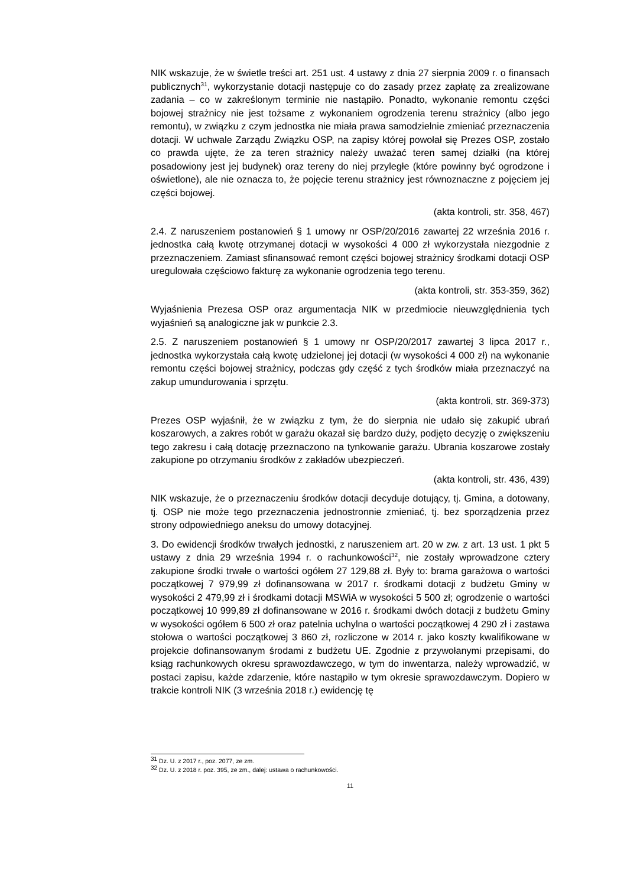NIK wskazuje, że w świetle treści art. 251 ust. 4 ustawy z dnia 27 sierpnia 2009 r. o finansach publicznych<sup>31</sup>, wykorzystanie dotacji następuje co do zasady przez zapłatę za zrealizowane zadania – co w zakreślonym terminie nie nastąpiło. Ponadto, wykonanie remontu części bojowej strażnicy nie jest tożsame z wykonaniem ogrodzenia terenu strażnicy (albo jego remontu), w związku z czym jednostka nie miała prawa samodzielnie zmieniać przeznaczenia dotacji. W uchwale Zarządu Związku OSP, na zapisy której powołał się Prezes OSP, zostało co prawda ujęte, że za teren strażnicy należy uważać teren samej działki (na której posadowiony jest jej budynek) oraz tereny do niej przyległe (które powinny być ogrodzone i oświetlone), ale nie oznacza to, że pojęcie terenu strażnicy jest równoznaczne z pojęciem jej części bojowej.
(akta kontroli, str. 358, 467)
2.4. Z naruszeniem postanowień § 1 umowy nr OSP/20/2016 zawartej 22 września 2016 r. jednostka całą kwotę otrzymanej dotacji w wysokości 4 000 zł wykorzystała niezgodnie z przeznaczeniem. Zamiast sfinansować remont części bojowej strażnicy środkami dotacji OSP uregulowała częściowo fakturę za wykonanie ogrodzenia tego terenu.
(akta kontroli, str. 353-359, 362)
Wyjaśnienia Prezesa OSP oraz argumentacja NIK w przedmiocie nieuwzględnienia tych wyjaśnień są analogiczne jak w punkcie 2.3.
2.5. Z naruszeniem postanowień § 1 umowy nr OSP/20/2017 zawartej 3 lipca 2017 r., jednostka wykorzystała całą kwotę udzielonej jej dotacji (w wysokości 4 000 zł) na wykonanie remontu części bojowej strażnicy, podczas gdy część z tych środków miała przeznaczyć na zakup umundurowania i sprzętu.
(akta kontroli, str. 369-373)
Prezes OSP wyjaśnił, że w związku z tym, że do sierpnia nie udało się zakupić ubrań koszarowych, a zakres robót w garażu okazał się bardzo duży, podjęto decyzję o zwiększeniu tego zakresu i całą dotację przeznaczono na tynkowanie garażu. Ubrania koszarowe zostały zakupione po otrzymaniu środków z zakładów ubezpieczeń.
(akta kontroli, str. 436, 439)
NIK wskazuje, że o przeznaczeniu środków dotacji decyduje dotujący, tj. Gmina, a dotowany, tj. OSP nie może tego przeznaczenia jednostronnie zmieniać, tj. bez sporządzenia przez strony odpowiedniego aneksu do umowy dotacyjnej.
3. Do ewidencji środków trwałych jednostki, z naruszeniem art. 20 w zw. z art. 13 ust. 1 pkt 5 ustawy z dnia 29 września 1994 r. o rachunkowości<sup>32</sup>, nie zostały wprowadzone cztery zakupione środki trwałe o wartości ogółem 27 129,88 zł. Były to: brama garażowa o wartości początkowej 7 979,99 zł dofinansowana w 2017 r. środkami dotacji z budżetu Gminy w wysokości 2 479,99 zł i środkami dotacji MSWiA w wysokości 5 500 zł; ogrodzenie o wartości początkowej 10 999,89 zł dofinansowane w 2016 r. środkami dwóch dotacji z budżetu Gminy w wysokości ogółem 6 500 zł oraz patelnia uchylna o wartości początkowej 4 290 zł i zastawa stołowa o wartości początkowej 3 860 zł, rozliczone w 2014 r. jako koszty kwalifikowane w projekcie dofinansowanym środami z budżetu UE. Zgodnie z przywołanymi przepisami, do ksiąg rachunkowych okresu sprawozdawczego, w tym do inwentarza, należy wprowadzić, w postaci zapisu, każde zdarzenie, które nastąpiło w tym okresie sprawozdawczym. Dopiero w trakcie kontroli NIK (3 września 2018 r.) ewidencję tę
<sup>31</sup> Dz. U. z 2017 r., poz. 2077, ze zm.
<sup>32</sup> Dz. U. z 2018 r. poz. 395, ze zm., dalej: ustawa o rachunkowości.
11